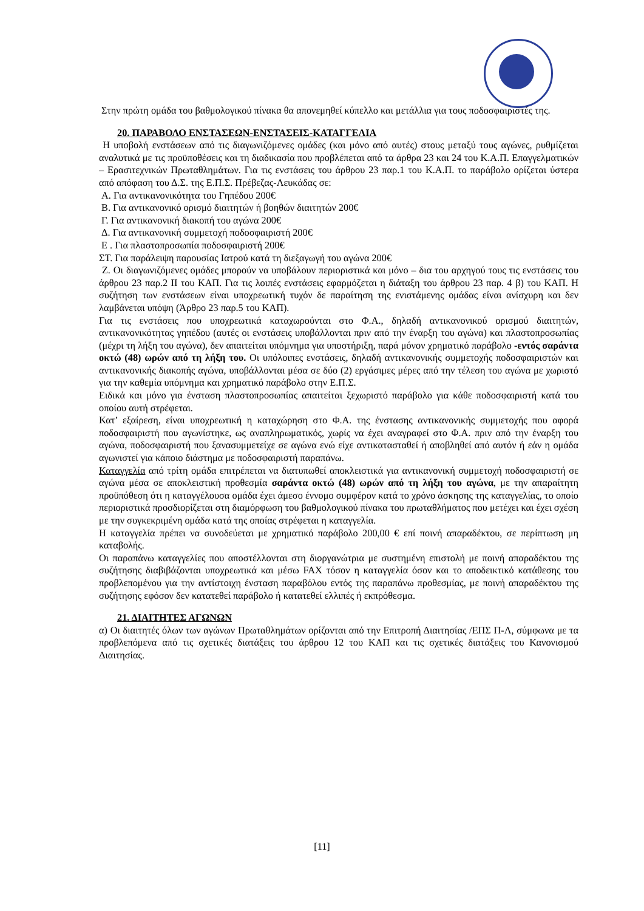Στην πρώτη ομάδα του βαθμολογικού πίνακα θα απονεμηθεί κύπελλο και μετάλλια για τους ποδοσφαιριστές της.
20. ΠΑΡΑΒΟΛΟ ΕΝΣΤΑΣΕΩΝ-ΕΝΣΤΑΣΕΙΣ-ΚΑΤΑΓΓΕΛΙΑ
Η υποβολή ενστάσεων από τις διαγωνιζόμενες ομάδες (και μόνο από αυτές) στους μεταξύ τους αγώνες, ρυθμίζεται αναλυτικά με τις προϋποθέσεις και τη διαδικασία που προβλέπεται από τα άρθρα 23 και 24 του Κ.Α.Π. Επαγγελματικών – Ερασιτεχνικών Πρωταθλημάτων. Για τις ενστάσεις του άρθρου 23 παρ.1 του Κ.Α.Π. το παράβολο ορίζεται ύστερα από απόφαση του Δ.Σ. της Ε.Π.Σ. Πρέβεζας-Λευκάδας σε:
Α. Για αντικανονικότητα του Γηπέδου 200€
Β. Για αντικανονικό ορισμό διαιτητών ή βοηθών διαιτητών 200€
Γ. Για αντικανονική διακοπή του αγώνα 200€
Δ. Για αντικανονική συμμετοχή ποδοσφαιριστή 200€
Ε . Για πλαστοπροσωπία ποδοσφαιριστή 200€
ΣΤ. Για παράλειψη παρουσίας Ιατρού κατά τη διεξαγωγή του αγώνα 200€
Ζ. Οι διαγωνιζόμενες ομάδες μπορούν να υποβάλουν περιοριστικά και μόνο – δια του αρχηγού τους τις ενστάσεις του άρθρου 23 παρ.2 ΙΙ του ΚΑΠ. Για τις λοιπές ενστάσεις εφαρμόζεται η διάταξη του άρθρου 23 παρ. 4 β) του ΚΑΠ. Η συζήτηση των ενστάσεων είναι υποχρεωτική τυχόν δε παραίτηση της ενιστάμενης ομάδας είναι ανίσχυρη και δεν λαμβάνεται υπόψη (Άρθρο 23 παρ.5 του ΚΑΠ).
Για τις ενστάσεις που υποχρεωτικά καταχωρούνται στο Φ.Α., δηλαδή αντικανονικού ορισμού διαιτητών, αντικανονικότητας γηπέδου (αυτές οι ενστάσεις υποβάλλονται πριν από την έναρξη του αγώνα) και πλαστοπροσωπίας (μέχρι τη λήξη του αγώνα), δεν απαιτείται υπόμνημα για υποστήριξη, παρά μόνον χρηματικό παράβολο -εντός σαράντα οκτώ (48) ωρών από τη λήξη του. Οι υπόλοιπες ενστάσεις, δηλαδή αντικανονικής συμμετοχής ποδοσφαιριστών και αντικανονικής διακοπής αγώνα, υποβάλλονται μέσα σε δύο (2) εργάσιμες μέρες από την τέλεση του αγώνα με χωριστό για την καθεμία υπόμνημα και χρηματικό παράβολο στην Ε.Π.Σ.
Ειδικά και μόνο για ένσταση πλαστοπροσωπίας απαιτείται ξεχωριστό παράβολο για κάθε ποδοσφαιριστή κατά του οποίου αυτή στρέφεται.
Κατ’ εξαίρεση, είναι υποχρεωτική η καταχώρηση στο Φ.Α. της ένστασης αντικανονικής συμμετοχής που αφορά ποδοσφαιριστή που αγωνίστηκε, ως αναπληρωματικός, χωρίς να έχει αναγραφεί στο Φ.Α. πριν από την έναρξη του αγώνα, ποδοσφαιριστή που ξανασυμμετείχε σε αγώνα ενώ είχε αντικατασταθεί ή αποβληθεί από αυτόν ή εάν η ομάδα αγωνιστεί για κάποιο διάστημα με ποδοσφαιριστή παραπάνω.
Καταγγελία από τρίτη ομάδα επιτρέπεται να διατυπωθεί αποκλειστικά για αντικανονική συμμετοχή ποδοσφαιριστή σε αγώνα μέσα σε αποκλειστική προθεσμία σαράντα οκτώ (48) ωρών από τη λήξη του αγώνα, με την απαραίτητη προϋπόθεση ότι η καταγγέλουσα ομάδα έχει άμεσο έννομο συμφέρον κατά το χρόνο άσκησης της καταγγελίας, το οποίο περιοριστικά προσδιορίζεται στη διαμόρφωση του βαθμολογικού πίνακα του πρωταθλήματος που μετέχει και έχει σχέση με την συγκεκριμένη ομάδα κατά της οποίας στρέφεται η καταγγελία.
Η καταγγελία πρέπει να συνοδεύεται με χρηματικό παράβολο 200,00 € επί ποινή απαραδέκτου, σε περίπτωση μη καταβολής.
Οι παραπάνω καταγγελίες που αποστέλλονται στη διοργανώτρια με συστημένη επιστολή με ποινή απαραδέκτου της συζήτησης διαβιβάζονται υποχρεωτικά και μέσω FAX τόσον η καταγγελία όσον και το αποδεικτικό κατάθεσης του προβλεπομένου για την αντίστοιχη ένσταση παραβόλου εντός της παραπάνω προθεσμίας, με ποινή απαραδέκτου της συζήτησης εφόσον δεν κατατεθεί παράβολο ή κατατεθεί ελλιπές ή εκπρόθεσμα.
21. ΔΙΑΙΤΗΤΕΣ ΑΓΩΝΩΝ
α) Οι διαιτητές όλων των αγώνων Πρωταθλημάτων ορίζονται από την Επιτροπή Διαιτησίας /ΕΠΣ Π-Λ, σύμφωνα με τα προβλεπόμενα από τις σχετικές διατάξεις του άρθρου 12 του ΚΑΠ και τις σχετικές διατάξεις του Κανονισμού Διαιτησίας.
[11]